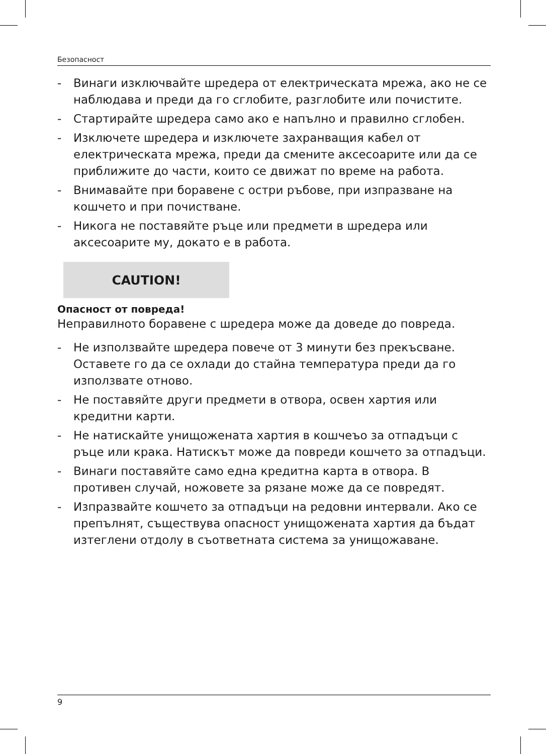Безопасност
- Винаги изключвайте шредера от електрическата мрежа, ако не се наблюдава и преди да го сглобите, разглобите или почистите.
- Стартирайте шредера само ако е напълно и правилно сглобен.
- Изключете шредера и изключете захранващия кабел от електрическата мрежа, преди да смените аксесоарите или да се приближите до части, които се движат по време на работа.
- Внимавайте при боравене с остри ръбове, при изпразване на кошчето и при почистване.
- Никога не поставяйте ръце или предмети в шредера или аксесоарите му, докато е в работа.
CAUTION!
Опасност от повреда!
Неправилното боравене с шредера може да доведе до повреда.
- Не използвайте шредера повече от 3 минути без прекъсване. Оставете го да се охлади до стайна температура преди да го използвате отново.
- Не поставяйте други предмети в отвора, освен хартия или кредитни карти.
- Не натискайте унищожената хартия в кошчеъо за отпадъци с ръце или крака. Натискът може да повреди кошчето за отпадъци.
- Винаги поставяйте само една кредитна карта в отвора. В противен случай, ножовете за рязане може да се повредят.
- Изпразвайте кошчето за отпадъци на редовни интервали. Ако се препълнят, съществува опасност унищожената хартия да бъдат изтеглени отдолу в съответната система за унищожаване.
9